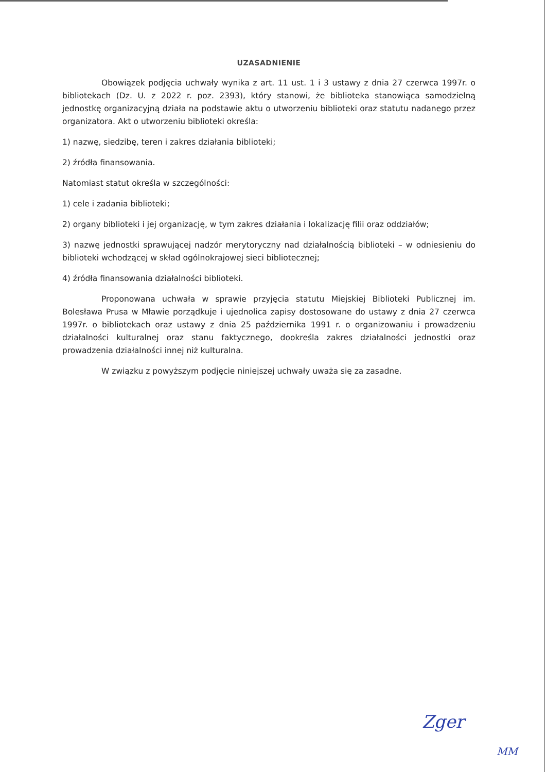UZASADNIENIE
Obowiązek podjęcia uchwały wynika z art. 11 ust. 1 i 3 ustawy z dnia 27 czerwca 1997r. o bibliotekach (Dz. U. z 2022 r. poz. 2393), który stanowi, że biblioteka stanowiąca samodzielną jednostkę organizacyjną działa na podstawie aktu o utworzeniu biblioteki oraz statutu nadanego przez organizatora. Akt o utworzeniu biblioteki określa:
1) nazwę, siedzibę, teren i zakres działania biblioteki;
2) źródła finansowania.
Natomiast statut określa w szczególności:
1) cele i zadania biblioteki;
2) organy biblioteki i jej organizację, w tym zakres działania i lokalizację filii oraz oddziałów;
3) nazwę jednostki sprawującej nadzór merytoryczny nad działalnością biblioteki – w odniesieniu do biblioteki wchodzącej w skład ogólnokrajowej sieci bibliotecznej;
4) źródła finansowania działalności biblioteki.
Proponowana uchwała w sprawie przyjęcia statutu Miejskiej Biblioteki Publicznej im. Bolesława Prusa w Mławie porządkuje i ujednolica zapisy dostosowane do ustawy z dnia 27 czerwca 1997r. o bibliotekach oraz ustawy z dnia 25 października 1991 r. o organizowaniu i prowadzeniu działalności kulturalnej oraz stanu faktycznego, dookreśla zakres działalności jednostki oraz prowadzenia działalności innej niż kulturalna.
W związku z powyższym podjęcie niniejszej uchwały uważa się za zasadne.
Zger
MM